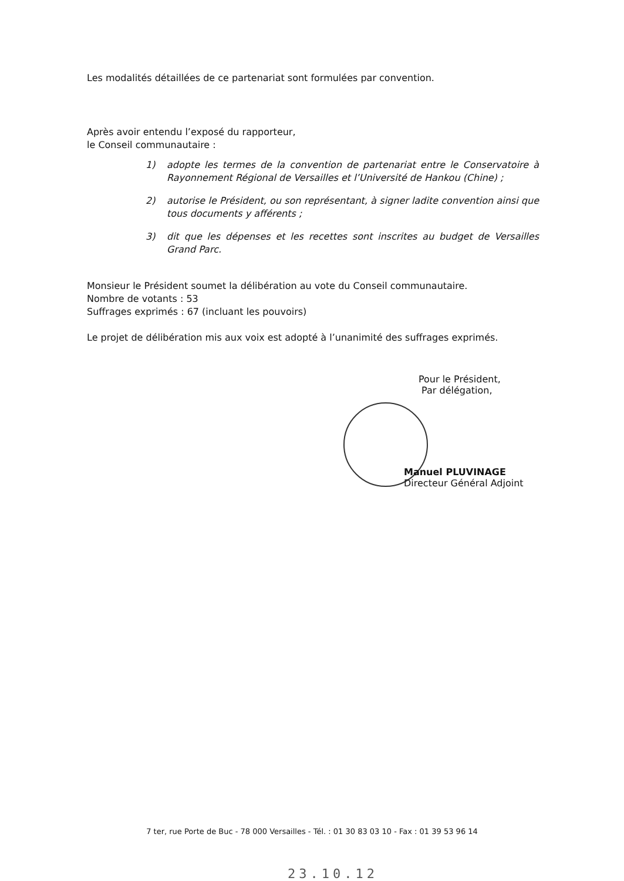Les modalités détaillées de ce partenariat sont formulées par convention.
Après avoir entendu l’exposé du rapporteur,
le Conseil communautaire :
1) adopte les termes de la convention de partenariat entre le Conservatoire à Rayonnement Régional de Versailles et l’Université de Hankou (Chine) ;
2) autorise le Président, ou son représentant, à signer ladite convention ainsi que tous documents y afférents ;
3) dit que les dépenses et les recettes sont inscrites au budget de Versailles Grand Parc.
Monsieur le Président soumet la délibération au vote du Conseil communautaire.
Nombre de votants : 53
Suffrages exprimés : 67 (incluant les pouvoirs)
Le projet de délibération mis aux voix est adopté à l’unanimité des suffrages exprimés.
Pour le Président,
Par délégation,
Manuel PLUVINAGE
Directeur Général Adjoint
7 ter, rue Porte de Buc - 78 000 Versailles - Tél. : 01 30 83 03 10 - Fax : 01 39 53 96 14
23.10.12